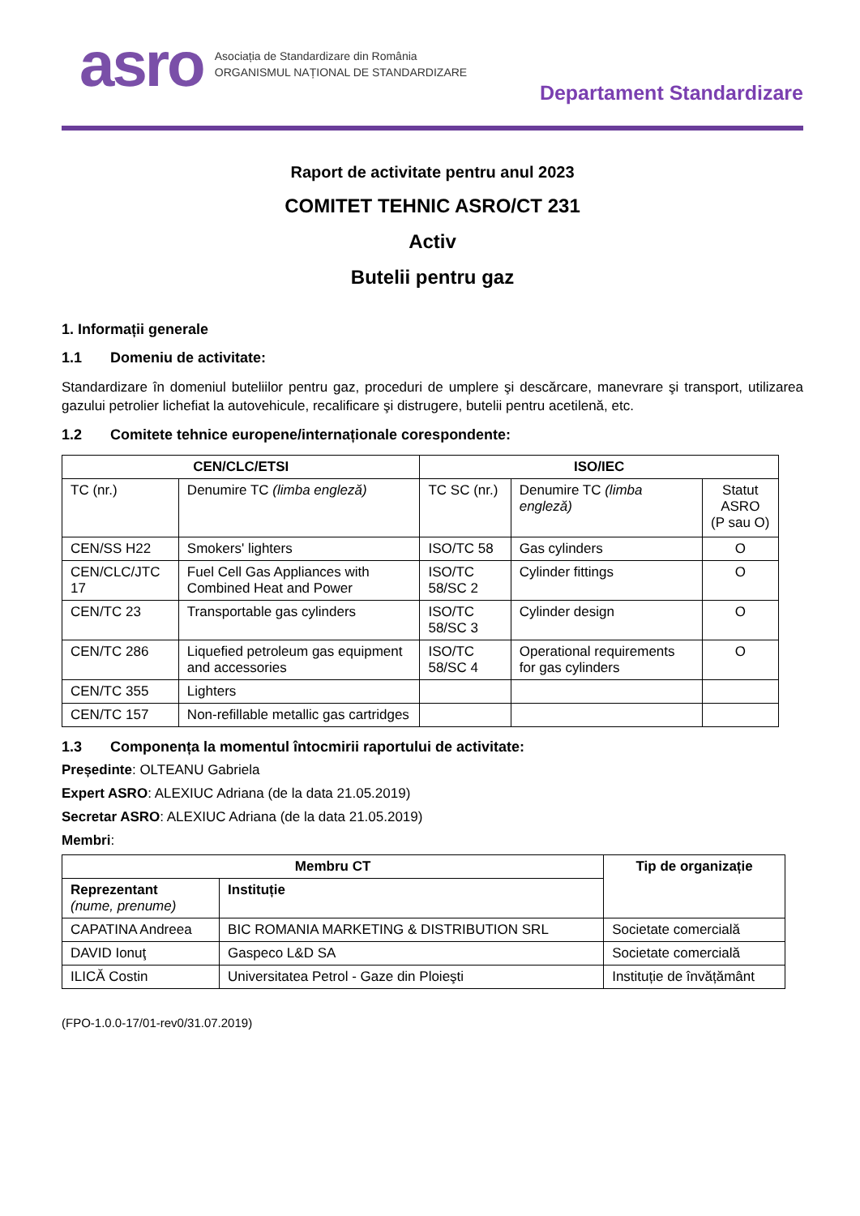asro
Asociația de Standardizare din România
ORGANISMUL NAȚIONAL DE STANDARDIZARE
Departament Standardizare
Raport de activitate pentru anul 2023
COMITET TEHNIC ASRO/CT 231
Activ
Butelii pentru gaz
1. Informații generale
1.1 Domeniu de activitate:
Standardizare în domeniul buteliilor pentru gaz, proceduri de umplere şi descărcare, manevrare şi transport, utilizarea gazului petrolier lichefiat la autovehicule, recalificare şi distrugere, butelii pentru acetilenă, etc.
1.2 Comitete tehnice europene/internaționale corespondente:
| CEN/CLC/ETSI | | ISO/IEC | | |
| --- | --- | --- | --- | --- |
| TC (nr.) | Denumire TC (limba engleză) | TC SC (nr.) | Denumire TC (limba engleză) | Statut ASRO (P sau O) |
| CEN/SS H22 | Smokers' lighters | ISO/TC 58 | Gas cylinders | O |
| CEN/CLC/JTC 17 | Fuel Cell Gas Appliances with Combined Heat and Power | ISO/TC 58/SC 2 | Cylinder fittings | O |
| CEN/TC 23 | Transportable gas cylinders | ISO/TC 58/SC 3 | Cylinder design | O |
| CEN/TC 286 | Liquefied petroleum gas equipment and accessories | ISO/TC 58/SC 4 | Operational requirements for gas cylinders | O |
| CEN/TC 355 | Lighters | | | |
| CEN/TC 157 | Non-refillable metallic gas cartridges | | | |
1.3 Componența la momentul întocmirii raportului de activitate:
Președinte: OLTEANU Gabriela
Expert ASRO: ALEXIUC Adriana (de la data 21.05.2019)
Secretar ASRO: ALEXIUC Adriana (de la data 21.05.2019)
Membri:
| Membru CT | | Tip de organizație |
| --- | --- | --- |
| Reprezentant (nume, prenume) | Instituție | |
| CAPATINA Andreea | BIC ROMANIA MARKETING & DISTRIBUTION SRL | Societate comercială |
| DAVID Ionuţ | Gaspeco L&D SA | Societate comercială |
| ILICĂ Costin | Universitatea Petrol - Gaze din Ploieşti | Instituție de învățământ |
(FPO-1.0.0-17/01-rev0/31.07.2019)